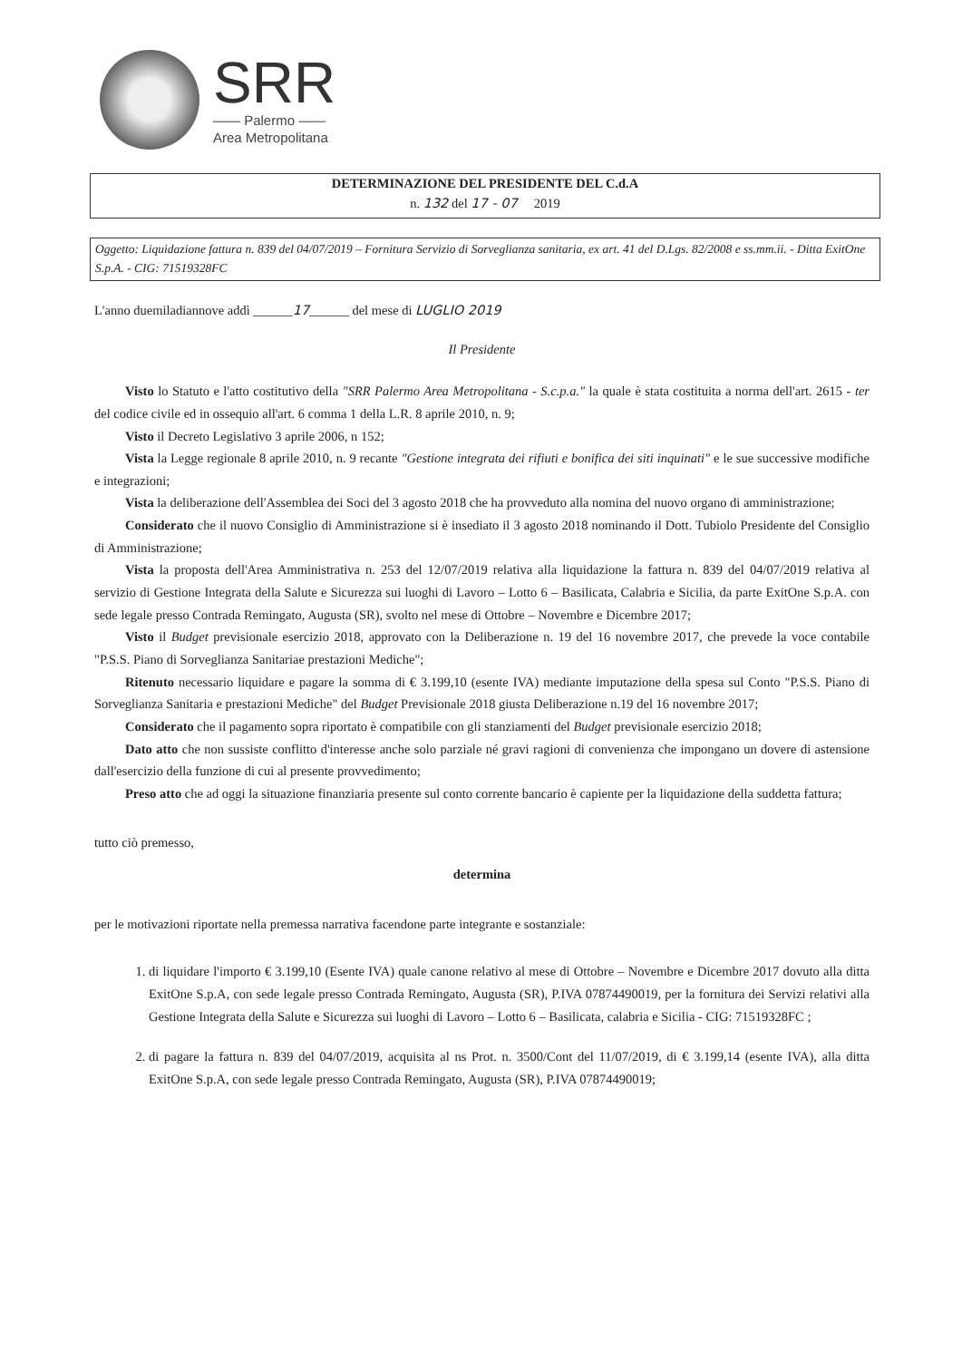SRR
—— Palermo ——
Area Metropolitana
DETERMINAZIONE DEL PRESIDENTE DEL C.d.A
n. 132 del 17 - 07 2019
Oggetto: Liquidazione fattura n. 839 del 04/07/2019 – Fornitura Servizio di Sorveglianza sanitaria, ex art. 41 del D.Lgs. 82/2008 e ss.mm.ii. - Ditta ExitOne S.p.A. - CIG: 71519328FC
L'anno duemiladiannove addì ______17______ del mese di LUGLIO 2019
Il Presidente
Visto lo Statuto e l'atto costitutivo della "SRR Palermo Area Metropolitana - S.c.p.a." la quale è stata costituita a norma dell'art. 2615 - ter del codice civile ed in ossequio all'art. 6 comma 1 della L.R. 8 aprile 2010, n. 9;
Visto il Decreto Legislativo 3 aprile 2006, n 152;
Vista la Legge regionale 8 aprile 2010, n. 9 recante "Gestione integrata dei rifiuti e bonifica dei siti inquinati" e le sue successive modifiche e integrazioni;
Vista la deliberazione dell'Assemblea dei Soci del 3 agosto 2018 che ha provveduto alla nomina del nuovo organo di amministrazione;
Considerato che il nuovo Consiglio di Amministrazione si è insediato il 3 agosto 2018 nominando il Dott. Tubiolo Presidente del Consiglio di Amministrazione;
Vista la proposta dell'Area Amministrativa n. 253 del 12/07/2019 relativa alla liquidazione la fattura n. 839 del 04/07/2019 relativa al servizio di Gestione Integrata della Salute e Sicurezza sui luoghi di Lavoro – Lotto 6 – Basilicata, Calabria e Sicilia, da parte ExitOne S.p.A. con sede legale presso Contrada Remingato, Augusta (SR), svolto nel mese di Ottobre – Novembre e Dicembre 2017;
Visto il Budget previsionale esercizio 2018, approvato con la Deliberazione n. 19 del 16 novembre 2017, che prevede la voce contabile "P.S.S. Piano di Sorveglianza Sanitariae prestazioni Mediche";
Ritenuto necessario liquidare e pagare la somma di € 3.199,10 (esente IVA) mediante imputazione della spesa sul Conto "P.S.S. Piano di Sorveglianza Sanitaria e prestazioni Mediche" del Budget Previsionale 2018 giusta Deliberazione n.19 del 16 novembre 2017;
Considerato che il pagamento sopra riportato è compatibile con gli stanziamenti del Budget previsionale esercizio 2018;
Dato atto che non sussiste conflitto d'interesse anche solo parziale né gravi ragioni di convenienza che impongano un dovere di astensione dall'esercizio della funzione di cui al presente provvedimento;
Preso atto che ad oggi la situazione finanziaria presente sul conto corrente bancario è capiente per la liquidazione della suddetta fattura;
tutto ciò premesso,
determina
per le motivazioni riportate nella premessa narrativa facendone parte integrante e sostanziale:
1. di liquidare l'importo € 3.199,10 (Esente IVA) quale canone relativo al mese di Ottobre – Novembre e Dicembre 2017 dovuto alla ditta ExitOne S.p.A, con sede legale presso Contrada Remingato, Augusta (SR), P.IVA 07874490019, per la fornitura dei Servizi relativi alla Gestione Integrata della Salute e Sicurezza sui luoghi di Lavoro – Lotto 6 – Basilicata, calabria e Sicilia - CIG: 71519328FC ;
2. di pagare la fattura n. 839 del 04/07/2019, acquisita al ns Prot. n. 3500/Cont del 11/07/2019, di € 3.199,14 (esente IVA), alla ditta ExitOne S.p.A, con sede legale presso Contrada Remingato, Augusta (SR), P.IVA 07874490019;